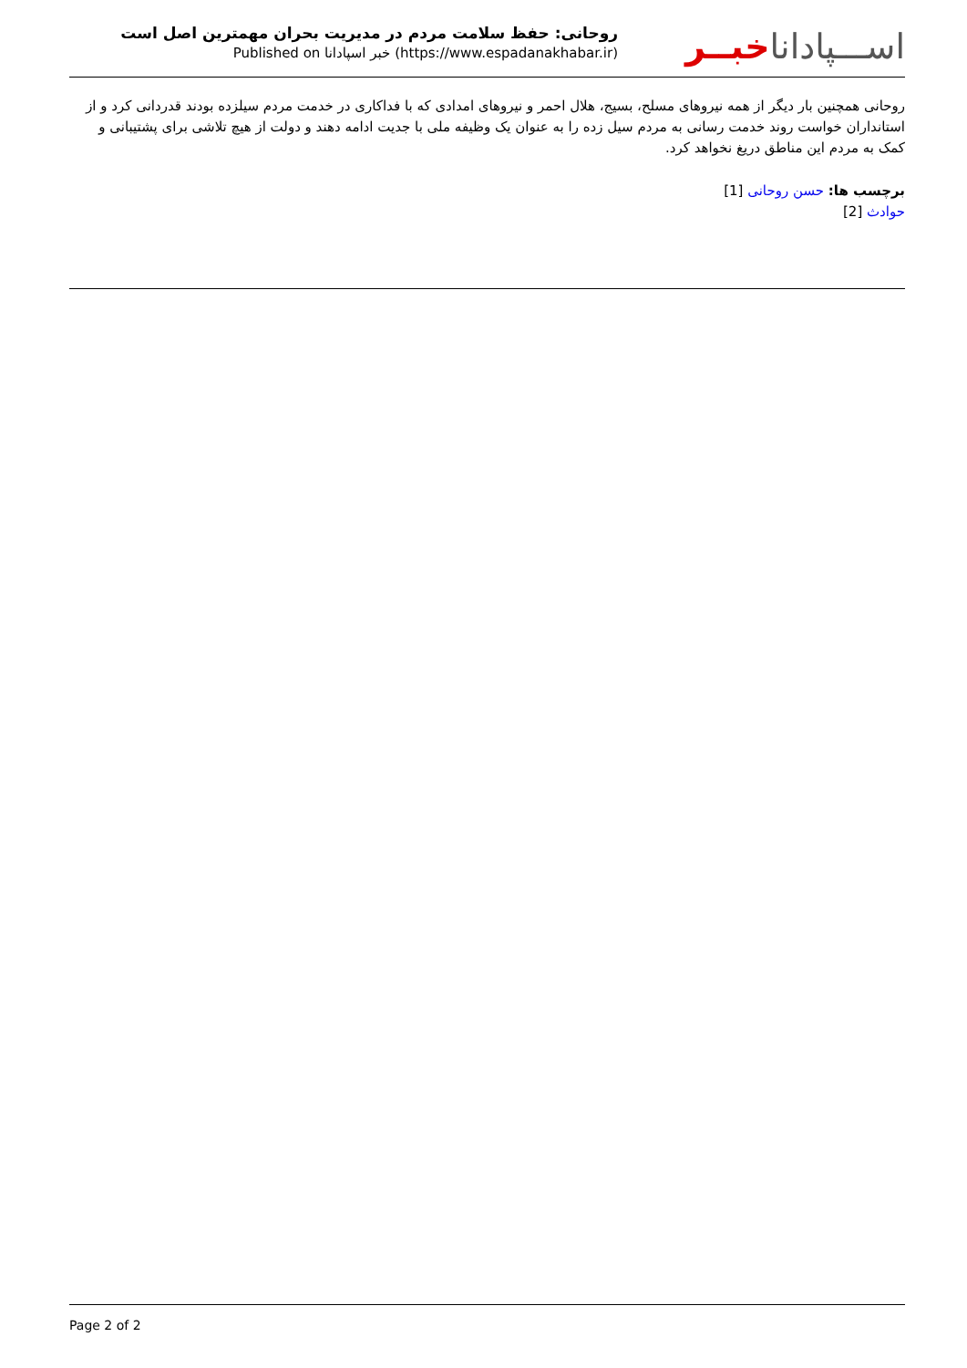روحانی: حفظ سلامت مردم در مدیریت بحران مهمترین اصل است
Published on خبر اسپادانا (https://www.espadanakhabar.ir)
اســـپاداناخبــر
روحانی همچنین بار دیگر از همه نیروهای مسلح، بسیج، هلال احمر و نیروهای امدادی که با فداکاری در خدمت مردم سیلزده بودند قدردانی کرد و از استانداران خواست روند خدمت رسانی به مردم سیل زده را به عنوان یک وظیفه ملی با جدیت ادامه دهند و دولت از هیچ تلاشی برای پشتیبانی و کمک به مردم این مناطق دریغ نخواهد کرد.
برچسب ها: حسن روحانی [1]
حوادث [2]
Page 2 of 2